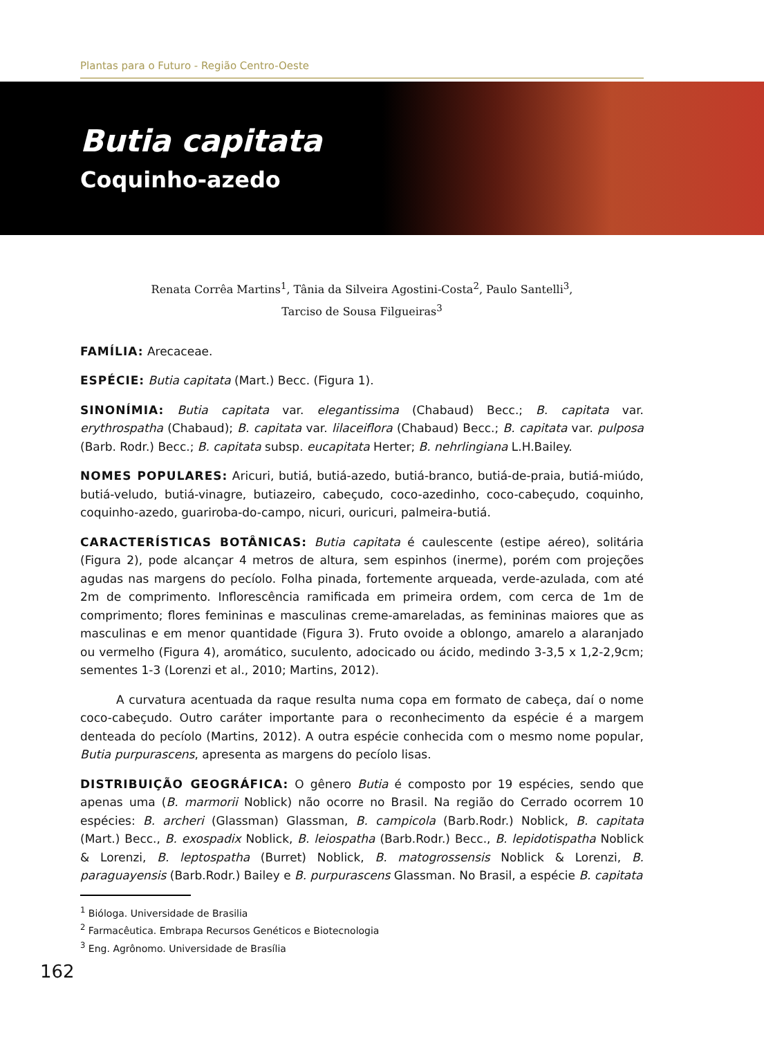Plantas para o Futuro - Região Centro-Oeste
Butia capitata
Coquinho-azedo
Renata Corrêa Martins<sup>1</sup>, Tânia da Silveira Agostini-Costa<sup>2</sup>, Paulo Santelli<sup>3</sup>,
Tarciso de Sousa Filgueiras<sup>3</sup>
FAMÍLIA: Arecaceae.
ESPÉCIE: Butia capitata (Mart.) Becc. (Figura 1).
SINONÍMIA: Butia capitata var. elegantissima (Chabaud) Becc.; B. capitata var. erythrospatha (Chabaud); B. capitata var. lilaceiflora (Chabaud) Becc.; B. capitata var. pulposa (Barb. Rodr.) Becc.; B. capitata subsp. eucapitata Herter; B. nehrlingiana L.H.Bailey.
NOMES POPULARES: Aricuri, butiá, butiá-azedo, butiá-branco, butiá-de-praia, butiá-miúdo, butiá-veludo, butiá-vinagre, butiazeiro, cabeçudo, coco-azedinho, coco-cabeçudo, coquinho, coquinho-azedo, guariroba-do-campo, nicuri, ouricuri, palmeira-butiá.
CARACTERÍSTICAS BOTÂNICAS: Butia capitata é caulescente (estipe aéreo), solitária (Figura 2), pode alcançar 4 metros de altura, sem espinhos (inerme), porém com projeções agudas nas margens do pecíolo. Folha pinada, fortemente arqueada, verde-azulada, com até 2m de comprimento. Inflorescência ramificada em primeira ordem, com cerca de 1m de comprimento; flores femininas e masculinas creme-amareladas, as femininas maiores que as masculinas e em menor quantidade (Figura 3). Fruto ovoide a oblongo, amarelo a alaranjado ou vermelho (Figura 4), aromático, suculento, adocicado ou ácido, medindo 3-3,5 x 1,2-2,9cm; sementes 1-3 (Lorenzi et al., 2010; Martins, 2012).
A curvatura acentuada da raque resulta numa copa em formato de cabeça, daí o nome coco-cabeçudo. Outro caráter importante para o reconhecimento da espécie é a margem denteada do pecíolo (Martins, 2012). A outra espécie conhecida com o mesmo nome popular, Butia purpurascens, apresenta as margens do pecíolo lisas.
DISTRIBUIÇÃO GEOGRÁFICA: O gênero Butia é composto por 19 espécies, sendo que apenas uma (B. marmorii Noblick) não ocorre no Brasil. Na região do Cerrado ocorrem 10 espécies: B. archeri (Glassman) Glassman, B. campicola (Barb.Rodr.) Noblick, B. capitata (Mart.) Becc., B. exospadix Noblick, B. leiospatha (Barb.Rodr.) Becc., B. lepidotispatha Noblick & Lorenzi, B. leptospatha (Burret) Noblick, B. matogrossensis Noblick & Lorenzi, B. paraguayensis (Barb.Rodr.) Bailey e B. purpurascens Glassman. No Brasil, a espécie B. capitata
<sup>1</sup> Bióloga. Universidade de Brasilia
<sup>2</sup> Farmacêutica. Embrapa Recursos Genéticos e Biotecnologia
<sup>3</sup> Eng. Agrônomo. Universidade de Brasília
162